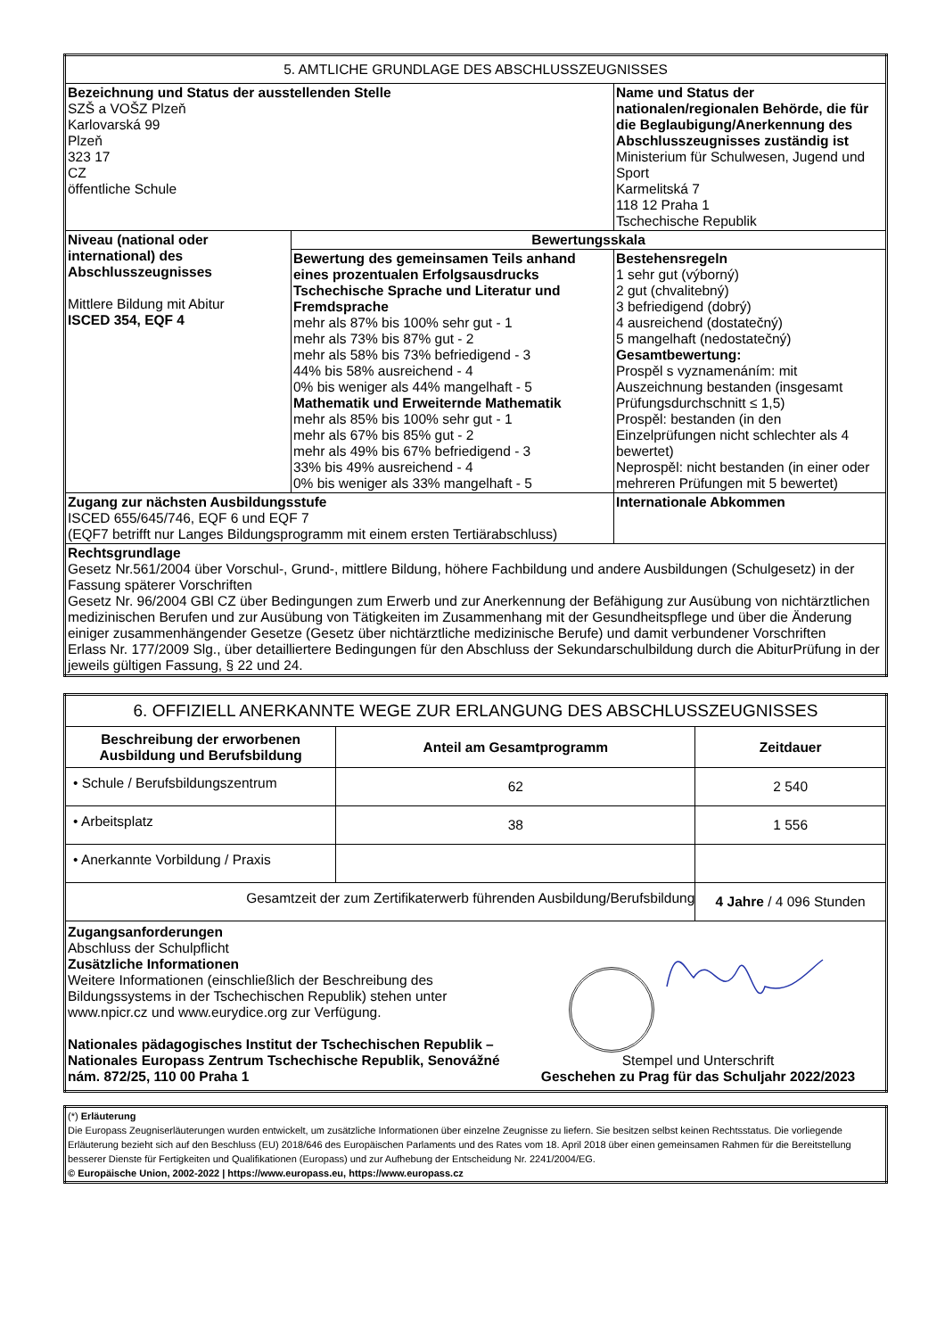| 5. AMTLICHE GRUNDLAGE DES ABSCHLUSSZEUGNISSES | | |
| --- | --- | --- |
| Bezeichnung und Status der ausstellenden Stelle SZŠ a VOŠZ Plzeň Karlovarská 99 Plzeň 323 17 CZ öffentliche Schule | | Name und Status der nationalen/regionalen Behörde, die für die Beglaubigung/Anerkennung des Abschlusszeugnisses zuständig ist Ministerium für Schulwesen, Jugend und Sport Karmelitská 7 118 12 Praha 1 Tschechische Republik |
| Niveau (national oder international) des Abschlusszeugnisses Mittlere Bildung mit Abitur ISCED 354, EQF 4 | Bewertungsskala | |
| | Bewertung des gemeinsamen Teils anhand eines prozentualen Erfolgsausdrucks Tschechische Sprache und Literatur und Fremdsprache mehr als 87% bis 100% sehr gut - 1 mehr als 73% bis 87% gut - 2 mehr als 58% bis 73% befriedigend - 3 44% bis 58% ausreichend - 4 0% bis weniger als 44% mangelhaft - 5 Mathematik und Erweiternde Mathematik mehr als 85% bis 100% sehr gut - 1 mehr als 67% bis 85% gut - 2 mehr als 49% bis 67% befriedigend - 3 33% bis 49% ausreichend - 4 0% bis weniger als 33% mangelhaft - 5 | Bestehensregeln 1 sehr gut (výborný) 2 gut (chvalitebný) 3 befriedigend (dobrý) 4 ausreichend (dostatečný) 5 mangelhaft (nedostatečný) Gesamtbewertung: Prospěl s vyznamenáním: mit Auszeichnung bestanden (insgesamt Prüfungsdurchschnitt ≤ 1,5) Prospěl: bestanden (in den Einzelprüfungen nicht schlechter als 4 bewertet) Neprospěl: nicht bestanden (in einer oder mehreren Prüfungen mit 5 bewertet) |
| Zugang zur nächsten Ausbildungsstufe ISCED 655/645/746, EQF 6 und EQF 7 (EQF7 betrifft nur Langes Bildungsprogramm mit einem ersten Tertiärabschluss) | | Internationale Abkommen |
| Rechtsgrundlage Gesetz Nr.561/2004 über Vorschul-, Grund-, mittlere Bildung, höhere Fachbildung und andere Ausbildungen (Schulgesetz) in der Fassung späterer Vorschriften Gesetz Nr. 96/2004 GBl CZ über Bedingungen zum Erwerb und zur Anerkennung der Befähigung zur Ausübung von nichtärztlichen medizinischen Berufen und zur Ausübung von Tätigkeiten im Zusammenhang mit der Gesundheitspflege und über die Änderung einiger zusammenhängender Gesetze (Gesetz über nichtärztliche medizinische Berufe) und damit verbundener Vorschriften Erlass Nr. 177/2009 Slg., über detailliertere Bedingungen für den Abschluss der Sekundarschulbildung durch die AbiturPrüfung in der jeweils gültigen Fassung, § 22 und 24. | | |
| 6. OFFIZIELL ANERKANNTE WEGE ZUR ERLANGUNG DES ABSCHLUSSZEUGNISSES | | |
| --- | --- | --- |
| Beschreibung der erworbenen Ausbildung und Berufsbildung | Anteil am Gesamtprogramm | Zeitdauer |
| • Schule / Berufsbildungszentrum | 62 | 2 540 |
| • Arbeitsplatz | 38 | 1 556 |
| • Anerkannte Vorbildung / Praxis | | |
| Gesamtzeit der zum Zertifikaterwerb führenden Ausbildung/Berufsbildung | | 4 Jahre / 4 096 Stunden |
| Zugangsanforderungen Abschluss der Schulpflicht Zusätzliche Informationen Weitere Informationen (einschließlich der Beschreibung des Bildungssystems in der Tschechischen Republik) stehen unter www.npicr.cz und www.eurydice.org zur Verfügung. Nationales pädagogisches Institut der Tschechischen Republik – Nationales Europass Zentrum Tschechische Republik, Senovážné nám. 872/25, 110 00 Praha 1 Stempel und Unterschrift Geschehen zu Prag für das Schuljahr 2022/2023 | | |
| (*) Erläuterung Die Europass Zeugniserläuterungen wurden entwickelt, um zusätzliche Informationen über einzelne Zeugnisse zu liefern. Sie besitzen selbst keinen Rechtsstatus. Die vorliegende Erläuterung bezieht sich auf den Beschluss (EU) 2018/646 des Europäischen Parlaments und des Rates vom 18. April 2018 über einen gemeinsamen Rahmen für die Bereitstellung besserer Dienste für Fertigkeiten und Qualifikationen (Europass) und zur Aufhebung der Entscheidung Nr. 2241/2004/EG. © Europäische Union, 2002-2022 / https://www.europass.eu, https://www.europass.cz |